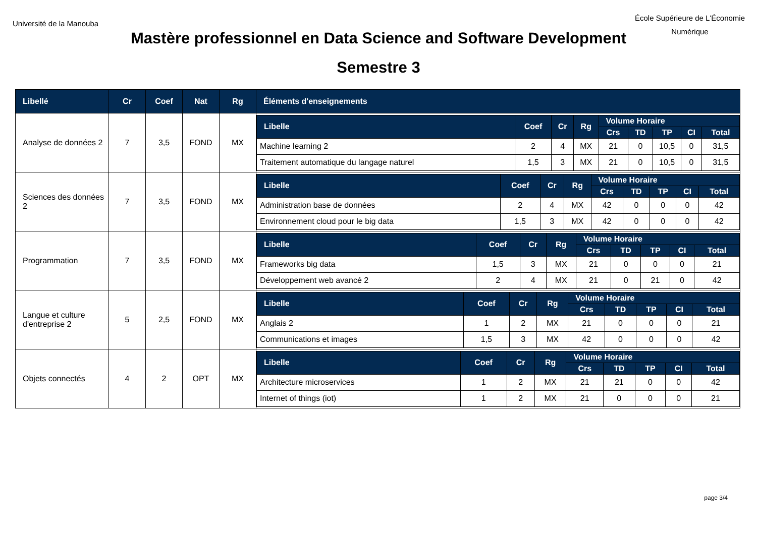Université de la Manouba
École Supérieure de L'Économie
Numérique
Mastère professionnel en Data Science and Software Development
Semestre 3
| Libellé | Cr | Coef | Nat | Rg | Éléments d'enseignements |
| --- | --- | --- | --- | --- | --- |
| Analyse de données 2 | 7 | 3,5 | FOND | MX | / Libelle / Coef / Cr / Rg / Volume Horaire / / / / / / --- / --- / --- / --- / --- / --- / --- / --- / --- / / / / / / Crs / TD / TP / CI / Total / / Machine learning 2 / 2 / 4 / MX / 21 / 0 / 10,5 / 0 / 31,5 / / Traitement automatique du langage naturel / 1,5 / 3 / MX / 21 / 0 / 10,5 / 0 / 31,5 / |
| Sciences des données 2 | 7 | 3,5 | FOND | MX | / Libelle / Coef / Cr / Rg / Volume Horaire / / / / / / --- / --- / --- / --- / --- / --- / --- / --- / --- / / / / / / Crs / TD / TP / CI / Total / / Administration base de données / 2 / 4 / MX / 42 / 0 / 0 / 0 / 42 / / Environnement cloud pour le big data / 1,5 / 3 / MX / 42 / 0 / 0 / 0 / 42 / |
| Programmation | 7 | 3,5 | FOND | MX | / Libelle / Coef / Cr / Rg / Volume Horaire / / / / / / --- / --- / --- / --- / --- / --- / --- / --- / --- / / / / / / Crs / TD / TP / CI / Total / / Frameworks big data / 1,5 / 3 / MX / 21 / 0 / 0 / 0 / 21 / / Développement web avancé 2 / 2 / 4 / MX / 21 / 0 / 21 / 0 / 42 / |
| Langue et culture d'entreprise 2 | 5 | 2,5 | FOND | MX | / Libelle / Coef / Cr / Rg / Volume Horaire / / / / / / --- / --- / --- / --- / --- / --- / --- / --- / --- / / / / / / Crs / TD / TP / CI / Total / / Anglais 2 / 1 / 2 / MX / 21 / 0 / 0 / 0 / 21 / / Communications et images / 1,5 / 3 / MX / 42 / 0 / 0 / 0 / 42 / |
| Objets connectés | 4 | 2 | OPT | MX | / Libelle / Coef / Cr / Rg / Volume Horaire / / / / / / --- / --- / --- / --- / --- / --- / --- / --- / --- / / / / / / Crs / TD / TP / CI / Total / / Architecture microservices / 1 / 2 / MX / 21 / 21 / 0 / 0 / 42 / / Internet of things (iot) / 1 / 2 / MX / 21 / 0 / 0 / 0 / 21 / |
page 3/4